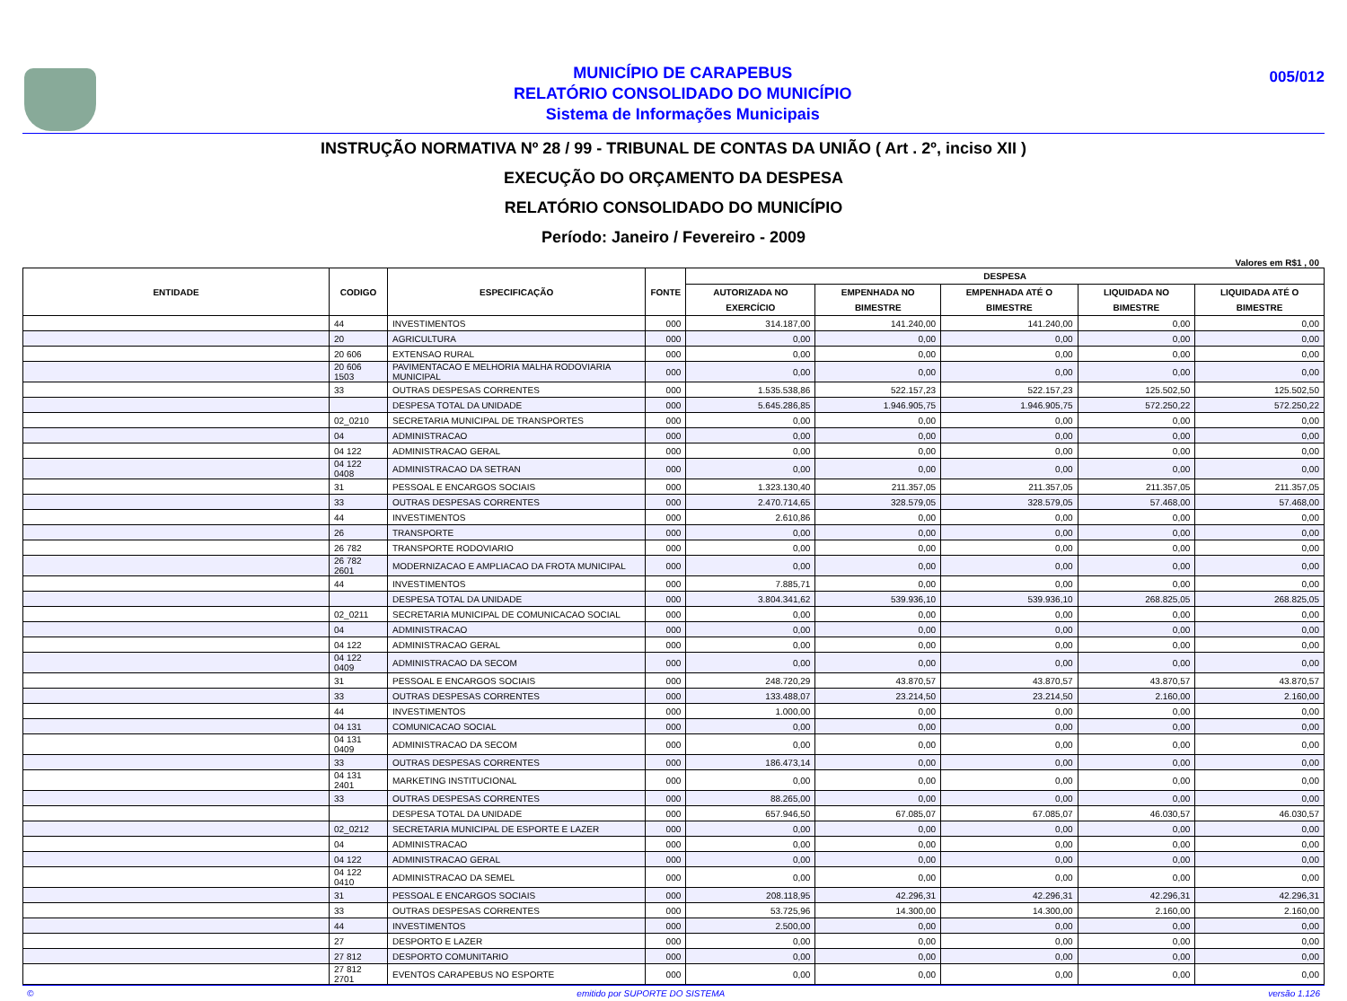MUNICÍPIO DE CARAPEBUS
RELATÓRIO CONSOLIDADO DO MUNICÍPIO
Sistema de Informações Municipais
005/012
INSTRUÇÃO NORMATIVA Nº 28 / 99 - TRIBUNAL DE CONTAS DA UNIÃO ( Art . 2º, inciso XII )
EXECUÇÃO DO ORÇAMENTO DA DESPESA
RELATÓRIO CONSOLIDADO DO MUNICÍPIO
Período: Janeiro / Fevereiro - 2009
Valores em R$1 , 00
| ENTIDADE | CODIGO | ESPECIFICAÇÃO | FONTE | DESPESA | | | | |
| --- | --- | --- | --- | --- | --- | --- | --- | --- |
| | | | | AUTORIZADA NO EXERCÍCIO | EMPENHADA NO BIMESTRE | EMPENHADA ATÉ O BIMESTRE | LIQUIDADA NO BIMESTRE | LIQUIDADA ATÉ O BIMESTRE |
| | 44 | INVESTIMENTOS | 000 | 314.187,00 | 141.240,00 | 141.240,00 | 0,00 | 0,00 |
| | 20 | AGRICULTURA | 000 | 0,00 | 0,00 | 0,00 | 0,00 | 0,00 |
| | 20 606 | EXTENSAO RURAL | 000 | 0,00 | 0,00 | 0,00 | 0,00 | 0,00 |
| | 20 606 1503 | PAVIMENTACAO E MELHORIA MALHA RODOVIARIA MUNICIPAL | 000 | 0,00 | 0,00 | 0,00 | 0,00 | 0,00 |
| | 33 | OUTRAS DESPESAS CORRENTES | 000 | 1.535.538,86 | 522.157,23 | 522.157,23 | 125.502,50 | 125.502,50 |
| | | DESPESA TOTAL DA UNIDADE | 000 | 5.645.286,85 | 1.946.905,75 | 1.946.905,75 | 572.250,22 | 572.250,22 |
| | 02_0210 | SECRETARIA MUNICIPAL DE TRANSPORTES | 000 | 0,00 | 0,00 | 0,00 | 0,00 | 0,00 |
| | 04 | ADMINISTRACAO | 000 | 0,00 | 0,00 | 0,00 | 0,00 | 0,00 |
| | 04 122 | ADMINISTRACAO GERAL | 000 | 0,00 | 0,00 | 0,00 | 0,00 | 0,00 |
| | 04 122 0408 | ADMINISTRACAO DA SETRAN | 000 | 0,00 | 0,00 | 0,00 | 0,00 | 0,00 |
| | 31 | PESSOAL E ENCARGOS SOCIAIS | 000 | 1.323.130,40 | 211.357,05 | 211.357,05 | 211.357,05 | 211.357,05 |
| | 33 | OUTRAS DESPESAS CORRENTES | 000 | 2.470.714,65 | 328.579,05 | 328.579,05 | 57.468,00 | 57.468,00 |
| | 44 | INVESTIMENTOS | 000 | 2.610,86 | 0,00 | 0,00 | 0,00 | 0,00 |
| | 26 | TRANSPORTE | 000 | 0,00 | 0,00 | 0,00 | 0,00 | 0,00 |
| | 26 782 | TRANSPORTE RODOVIARIO | 000 | 0,00 | 0,00 | 0,00 | 0,00 | 0,00 |
| | 26 782 2601 | MODERNIZACAO E AMPLIACAO DA FROTA MUNICIPAL | 000 | 0,00 | 0,00 | 0,00 | 0,00 | 0,00 |
| | 44 | INVESTIMENTOS | 000 | 7.885,71 | 0,00 | 0,00 | 0,00 | 0,00 |
| | | DESPESA TOTAL DA UNIDADE | 000 | 3.804.341,62 | 539.936,10 | 539.936,10 | 268.825,05 | 268.825,05 |
| | 02_0211 | SECRETARIA MUNICIPAL DE COMUNICACAO SOCIAL | 000 | 0,00 | 0,00 | 0,00 | 0,00 | 0,00 |
| | 04 | ADMINISTRACAO | 000 | 0,00 | 0,00 | 0,00 | 0,00 | 0,00 |
| | 04 122 | ADMINISTRACAO GERAL | 000 | 0,00 | 0,00 | 0,00 | 0,00 | 0,00 |
| | 04 122 0409 | ADMINISTRACAO DA SECOM | 000 | 0,00 | 0,00 | 0,00 | 0,00 | 0,00 |
| | 31 | PESSOAL E ENCARGOS SOCIAIS | 000 | 248.720,29 | 43.870,57 | 43.870,57 | 43.870,57 | 43.870,57 |
| | 33 | OUTRAS DESPESAS CORRENTES | 000 | 133.488,07 | 23.214,50 | 23.214,50 | 2.160,00 | 2.160,00 |
| | 44 | INVESTIMENTOS | 000 | 1.000,00 | 0,00 | 0,00 | 0,00 | 0,00 |
| | 04 131 | COMUNICACAO SOCIAL | 000 | 0,00 | 0,00 | 0,00 | 0,00 | 0,00 |
| | 04 131 0409 | ADMINISTRACAO DA SECOM | 000 | 0,00 | 0,00 | 0,00 | 0,00 | 0,00 |
| | 33 | OUTRAS DESPESAS CORRENTES | 000 | 186.473,14 | 0,00 | 0,00 | 0,00 | 0,00 |
| | 04 131 2401 | MARKETING INSTITUCIONAL | 000 | 0,00 | 0,00 | 0,00 | 0,00 | 0,00 |
| | 33 | OUTRAS DESPESAS CORRENTES | 000 | 88.265,00 | 0,00 | 0,00 | 0,00 | 0,00 |
| | | DESPESA TOTAL DA UNIDADE | 000 | 657.946,50 | 67.085,07 | 67.085,07 | 46.030,57 | 46.030,57 |
| | 02_0212 | SECRETARIA MUNICIPAL DE ESPORTE E LAZER | 000 | 0,00 | 0,00 | 0,00 | 0,00 | 0,00 |
| | 04 | ADMINISTRACAO | 000 | 0,00 | 0,00 | 0,00 | 0,00 | 0,00 |
| | 04 122 | ADMINISTRACAO GERAL | 000 | 0,00 | 0,00 | 0,00 | 0,00 | 0,00 |
| | 04 122 0410 | ADMINISTRACAO DA SEMEL | 000 | 0,00 | 0,00 | 0,00 | 0,00 | 0,00 |
| | 31 | PESSOAL E ENCARGOS SOCIAIS | 000 | 208.118,95 | 42.296,31 | 42.296,31 | 42.296,31 | 42.296,31 |
| | 33 | OUTRAS DESPESAS CORRENTES | 000 | 53.725,96 | 14.300,00 | 14.300,00 | 2.160,00 | 2.160,00 |
| | 44 | INVESTIMENTOS | 000 | 2.500,00 | 0,00 | 0,00 | 0,00 | 0,00 |
| | 27 | DESPORTO E LAZER | 000 | 0,00 | 0,00 | 0,00 | 0,00 | 0,00 |
| | 27 812 | DESPORTO COMUNITARIO | 000 | 0,00 | 0,00 | 0,00 | 0,00 | 0,00 |
| | 27 812 2701 | EVENTOS CARAPEBUS NO ESPORTE | 000 | 0,00 | 0,00 | 0,00 | 0,00 | 0,00 |
© emitido por SUPORTE DO SISTEMA versão 1.126